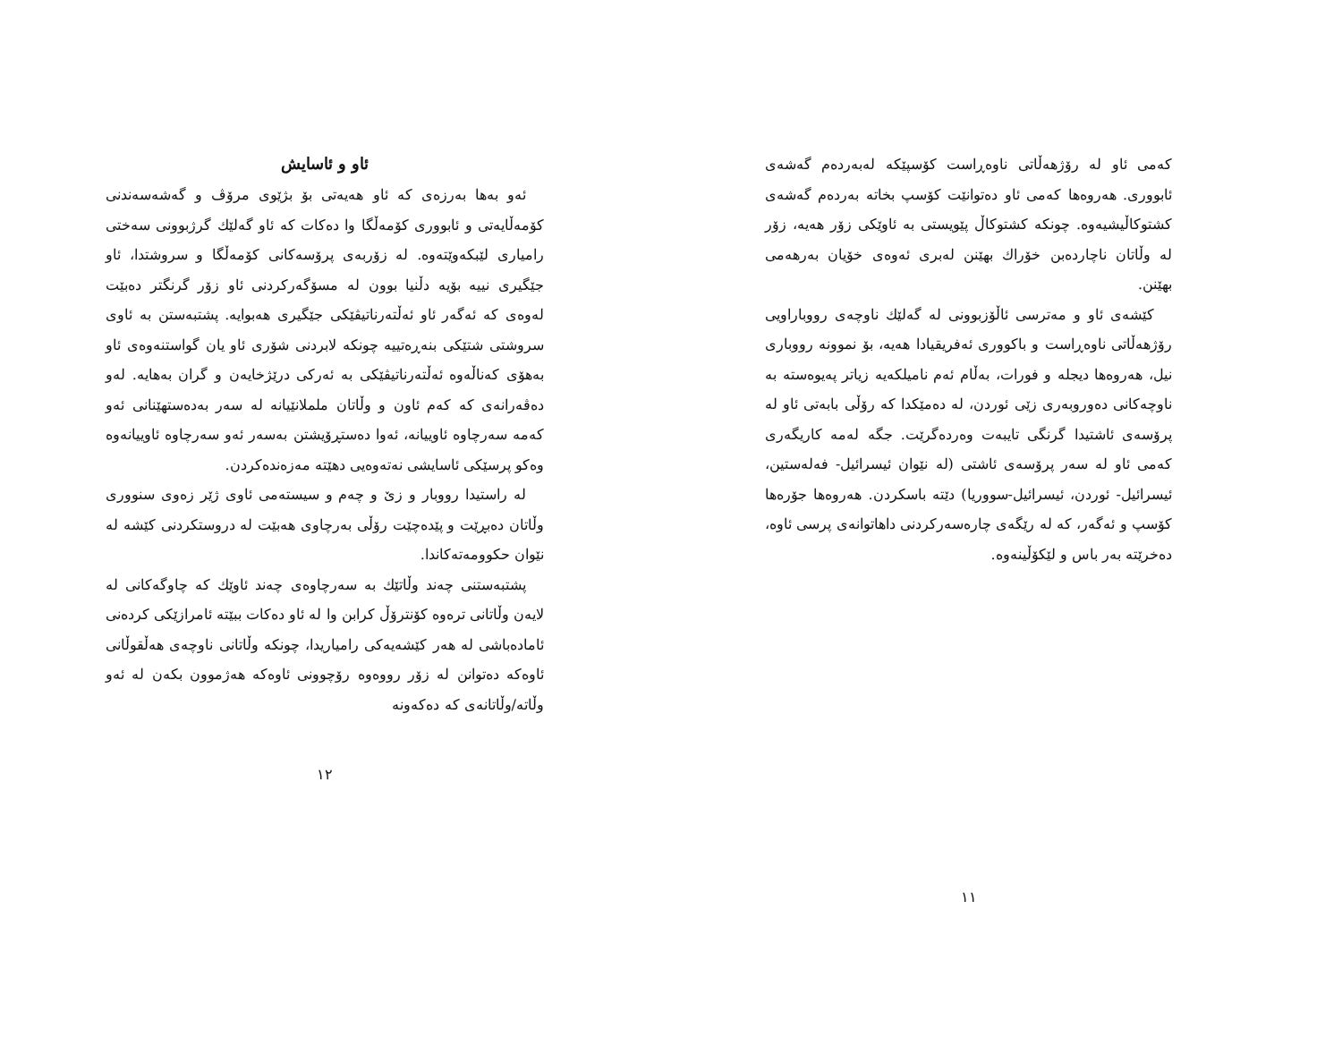کەمی ئاو لە رۆژهەڵاتی ناوەڕاست کۆسپێکە لەبەردەم گەشەی ئابووری. هەروەها کەمی ئاو دەتوانێت کۆسپ بخاتە بەردەم گەشەی کشتوکاڵیشیەوە. چونکە کشتوکاڵ پێویستی بە ئاوێکی زۆر هەیە، زۆر لە وڵاتان ناچاردەبن خۆراك بهێنن لەبری ئەوەی خۆیان بەرهەمی بهێنن.
کێشەی ئاو و مەترسی ئاڵۆزبوونی لە گەلێك ناوچەی رووباراویی رۆژهەڵاتی ناوەڕاست و باکووری ئەفریقیادا هەیە، بۆ نموونە رووباری نیل، هەروەها دیجلە و فورات، بەڵام ئەم نامیلکەیە زیاتر پەیوەستە بە ناوچەکانی دەوروبەری زێی ئوردن، لە دەمێکدا کە رۆڵی بابەتی ئاو لە پرۆسەی ئاشتیدا گرنگی تایبەت وەردەگرێت. جگە لەمە کاریگەری کەمی ئاو لە سەر پرۆسەی ئاشتی (لە نێوان ئیسرائیل- فەلەستین، ئیسرائیل- ئوردن، ئیسرائیل-سووریا) دێتە باسکردن. هەروەها جۆرەها کۆسپ و ئەگەر، کە لە رێگەی چارەسەرکردنی داهاتوانەی پرسی ئاوە، دەخرێتە بەر باس و لێکۆڵینەوە.
١١
ئاو و ئاسایش
ئەو بەها بەرزەی کە ئاو هەیەتی بۆ بژێوی مرۆڤ و گەشەسەندنی کۆمەڵایەتی و ئابووری کۆمەڵگا وا دەکات کە ئاو گەلێك گرژبوونی سەختی رامیاری لێبکەوێتەوە. لە زۆربەی پرۆسەکانی کۆمەڵگا و سروشتدا، ئاو جێگیری نییە بۆیە دڵنیا بوون لە مسۆگەرکردنی ئاو زۆر گرنگتر دەبێت لەوەی کە ئەگەر ئاو ئەڵتەرناتیڤێکی جێگیری هەبوایە. پشتبەستن بە ئاوی سروشتی شتێکی بنەڕەتییە چونکە لابردنی شۆری ئاو یان گواستنەوەی ئاو بەهۆی کەناڵەوە ئەڵتەرناتیڤێکی بە ئەرکی درێژخایەن و گران بەهایە. لەو دەڤەرانەی کە کەم ئاون و وڵاتان ململانێیانە لە سەر بەدەستهێنانی ئەو کەمە سەرچاوە ئاوییانە، ئەوا دەستڕۆیشتن بەسەر ئەو سەرچاوە ئاوییانەوە وەکو پرسێکی ئاسایشی نەتەوەیی دهێتە مەزەندەکردن.
لە راستیدا رووبار و زێ و چەم و سیستەمی ئاوی ژێر زەوی سنووری وڵاتان دەبڕێت و پێدەچێت رۆڵی بەرچاوی هەبێت لە دروستکردنی کێشە لە نێوان حکوومەتەکاندا.
پشتبەستنی چەند وڵاتێك بە سەرچاوەی چەند ئاوێك کە چاوگەکانی لە لایەن وڵاتانی ترەوە کۆنترۆڵ کرابن وا لە ئاو دەکات ببێتە ئامرازێکی کردەنی ئامادەباشی لە هەر کێشەیەکی رامیاریدا، چونکە وڵاتانی ناوچەی هەڵقوڵانی ئاوەکە دەتوانن لە زۆر رووەوە رۆچوونی ئاوەکە هەژموون بکەن لە ئەو وڵاتە/وڵاتانەی کە دەکەونە
١٢